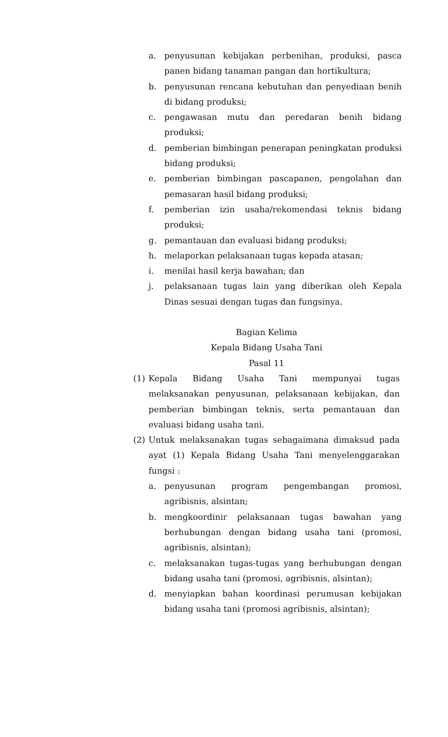a. penyusunan kebijakan perbenihan, produksi, pasca panen bidang tanaman pangan dan hortikultura;
b. penyusunan rencana kebutuhan dan penyediaan benih di bidang produksi;
c. pengawasan mutu dan peredaran benih bidang produksi;
d. pemberian bimbingan penerapan peningkatan produksi bidang produksi;
e. pemberian bimbingan pascapanen, pengolahan dan pemasaran hasil bidang produksi;
f. pemberian izin usaha/rekomendasi teknis bidang produksi;
g. pemantauan dan evaluasi bidang produksi;
h. melaporkan pelaksanaan tugas kepada atasan;
i. menilai hasil kerja bawahan; dan
j. pelaksanaan tugas lain yang diberikan oleh Kepala Dinas sesuai dengan tugas dan fungsinya.
Bagian Kelima
Kepala Bidang Usaha Tani
Pasal 11
(1) Kepala Bidang Usaha Tani mempunyai tugas melaksanakan penyusunan, pelaksanaan kebijakan, dan pemberian bimbingan teknis, serta pemantauan dan evaluasi bidang usaha tani.
(2) Untuk melaksanakan tugas sebagaimana dimaksud pada ayat (1) Kepala Bidang Usaha Tani menyelenggarakan fungsi :
a. penyusunan program pengembangan promosi, agribisnis, alsintan;
b. mengkoordinir pelaksanaan tugas bawahan yang berhubungan dengan bidang usaha tani (promosi, agribisnis, alsintan);
c. melaksanakan tugas-tugas yang berhubungan dengan bidang usaha tani (promosi, agribisnis, alsintan);
d. menyiapkan bahan koordinasi perumusan kebijakan bidang usaha tani (promosi agribisnis, alsintan);